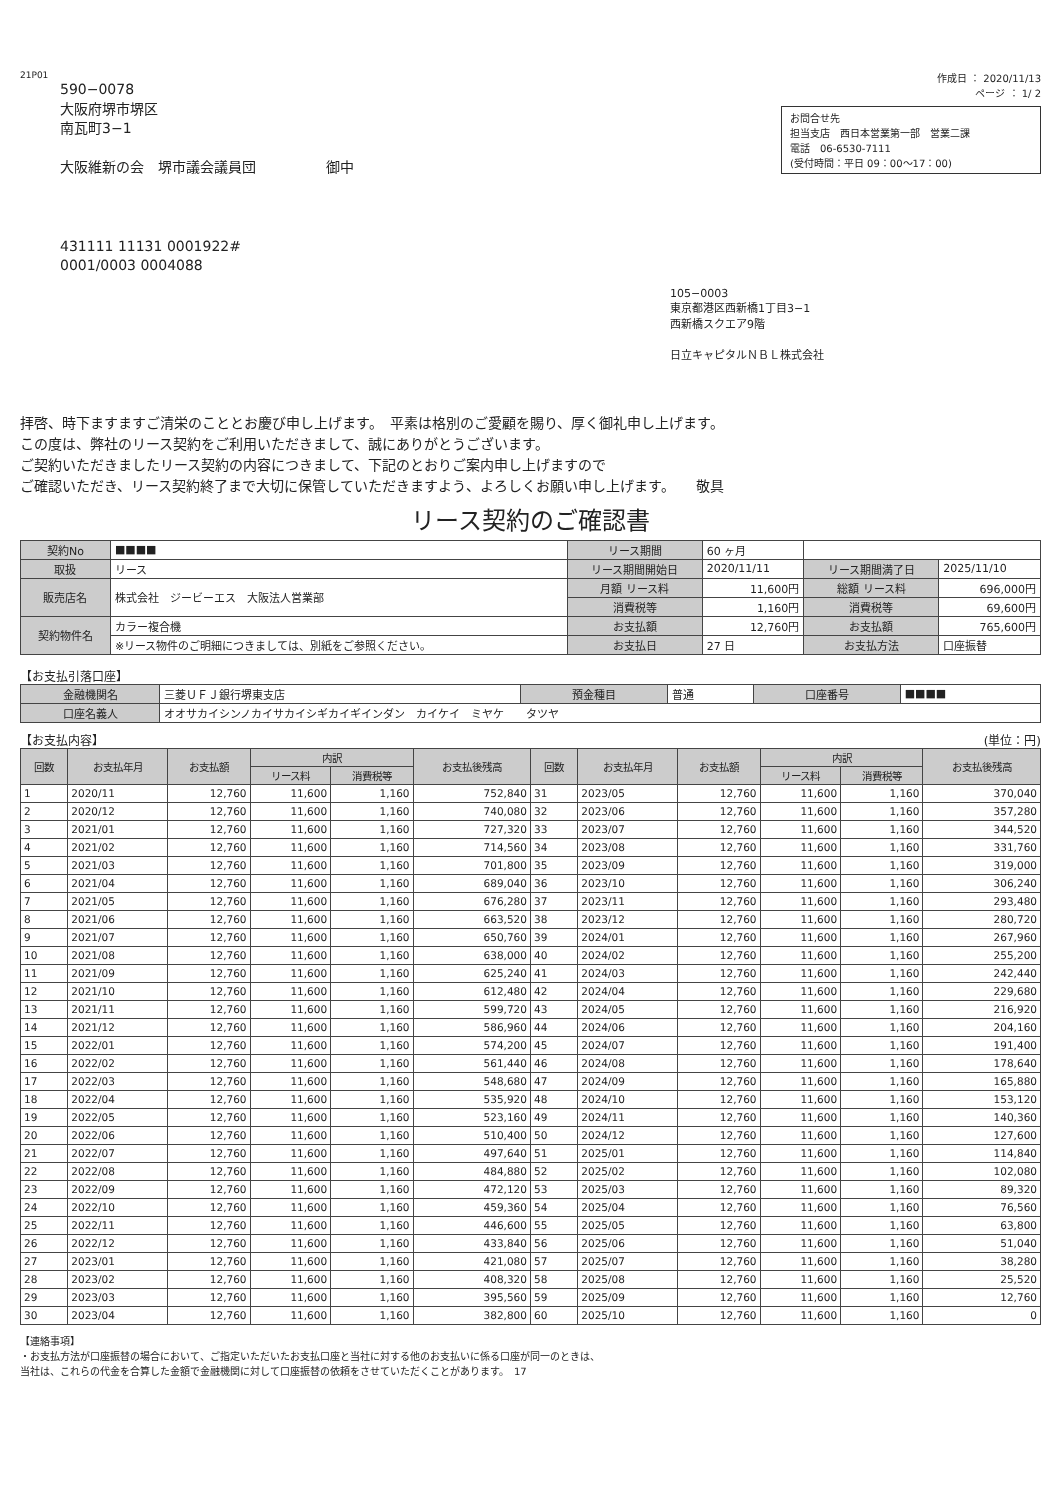21P01
590−0078
大阪府堺市堺区
南瓦町3−1
大阪維新の会　堺市議会議員団　　　　　御中
431111 11131 0001922#
0001/0003 0004088
作成日 ： 2020/11/13
ページ ： 1/ 2
お問合せ先
担当支店　西日本営業第一部　営業二課
電話　06-6530-7111
(受付時間：平日 09：00〜17：00)
105−0003
東京都港区西新橋1丁目3−1
西新橋スクエア9階
日立キャピタルＮＢＬ株式会社
拝啓、時下ますますご清栄のこととお慶び申し上げます。　平素は格別のご愛顧を賜り、厚く御礼申し上げます。
この度は、弊社のリース契約をご利用いただきまして、誠にありがとうございます。
ご契約いただきましたリース契約の内容につきまして、下記のとおりご案内申し上げますので
ご確認いただき、リース契約終了まで大切に保管していただきますよう、よろしくお願い申し上げます。　　敬具
リース契約のご確認書
| 契約No | ■■■■ | リース期間 | 60 ヶ月 | | |
| 取扱 | リース | リース期間開始日 | 2020/11/11 | リース期間満了日 | 2025/11/10 |
| 販売店名 | 株式会社 ジービーエス 大阪法人営業部 | 月額 リース料 | 11,600円 | 総額 リース料 | 696,000円 |
| | | 消費税等 | 1,160円 | 消費税等 | 69,600円 |
| 契約物件名 | カラー複合機 | お支払額 | 12,760円 | お支払額 | 765,600円 |
| | ※リース物件のご明細につきましては、別紙をご参照ください。 | お支払日 | 27 日 | お支払方法 | 口座振替 |
【お支払引落口座】
| 金融機関名 | 三菱ＵＦＪ銀行堺東支店 | 預金種目 | 普通 | 口座番号 | ■■■■ |
| 口座名義人 | オオサカイシンノカイサカイシギカイギインダン カイケイ ミヤケ タツヤ | | | | |
【お支払内容】 (単位：円)
| 回数 | お支払年月 | お支払額 | 内訳 | | お支払後残高 | 回数 | お支払年月 | お支払額 | 内訳 | | お支払後残高 |
| --- | --- | --- | --- | --- | --- | --- | --- | --- | --- | --- | --- |
| | | | リース料 | 消費税等 | | | | | リース料 | 消費税等 | |
| 1 | 2020/11 | 12,760 | 11,600 | 1,160 | 752,840 | 31 | 2023/05 | 12,760 | 11,600 | 1,160 | 370,040 |
| 2 | 2020/12 | 12,760 | 11,600 | 1,160 | 740,080 | 32 | 2023/06 | 12,760 | 11,600 | 1,160 | 357,280 |
| 3 | 2021/01 | 12,760 | 11,600 | 1,160 | 727,320 | 33 | 2023/07 | 12,760 | 11,600 | 1,160 | 344,520 |
| 4 | 2021/02 | 12,760 | 11,600 | 1,160 | 714,560 | 34 | 2023/08 | 12,760 | 11,600 | 1,160 | 331,760 |
| 5 | 2021/03 | 12,760 | 11,600 | 1,160 | 701,800 | 35 | 2023/09 | 12,760 | 11,600 | 1,160 | 319,000 |
| 6 | 2021/04 | 12,760 | 11,600 | 1,160 | 689,040 | 36 | 2023/10 | 12,760 | 11,600 | 1,160 | 306,240 |
| 7 | 2021/05 | 12,760 | 11,600 | 1,160 | 676,280 | 37 | 2023/11 | 12,760 | 11,600 | 1,160 | 293,480 |
| 8 | 2021/06 | 12,760 | 11,600 | 1,160 | 663,520 | 38 | 2023/12 | 12,760 | 11,600 | 1,160 | 280,720 |
| 9 | 2021/07 | 12,760 | 11,600 | 1,160 | 650,760 | 39 | 2024/01 | 12,760 | 11,600 | 1,160 | 267,960 |
| 10 | 2021/08 | 12,760 | 11,600 | 1,160 | 638,000 | 40 | 2024/02 | 12,760 | 11,600 | 1,160 | 255,200 |
| 11 | 2021/09 | 12,760 | 11,600 | 1,160 | 625,240 | 41 | 2024/03 | 12,760 | 11,600 | 1,160 | 242,440 |
| 12 | 2021/10 | 12,760 | 11,600 | 1,160 | 612,480 | 42 | 2024/04 | 12,760 | 11,600 | 1,160 | 229,680 |
| 13 | 2021/11 | 12,760 | 11,600 | 1,160 | 599,720 | 43 | 2024/05 | 12,760 | 11,600 | 1,160 | 216,920 |
| 14 | 2021/12 | 12,760 | 11,600 | 1,160 | 586,960 | 44 | 2024/06 | 12,760 | 11,600 | 1,160 | 204,160 |
| 15 | 2022/01 | 12,760 | 11,600 | 1,160 | 574,200 | 45 | 2024/07 | 12,760 | 11,600 | 1,160 | 191,400 |
| 16 | 2022/02 | 12,760 | 11,600 | 1,160 | 561,440 | 46 | 2024/08 | 12,760 | 11,600 | 1,160 | 178,640 |
| 17 | 2022/03 | 12,760 | 11,600 | 1,160 | 548,680 | 47 | 2024/09 | 12,760 | 11,600 | 1,160 | 165,880 |
| 18 | 2022/04 | 12,760 | 11,600 | 1,160 | 535,920 | 48 | 2024/10 | 12,760 | 11,600 | 1,160 | 153,120 |
| 19 | 2022/05 | 12,760 | 11,600 | 1,160 | 523,160 | 49 | 2024/11 | 12,760 | 11,600 | 1,160 | 140,360 |
| 20 | 2022/06 | 12,760 | 11,600 | 1,160 | 510,400 | 50 | 2024/12 | 12,760 | 11,600 | 1,160 | 127,600 |
| 21 | 2022/07 | 12,760 | 11,600 | 1,160 | 497,640 | 51 | 2025/01 | 12,760 | 11,600 | 1,160 | 114,840 |
| 22 | 2022/08 | 12,760 | 11,600 | 1,160 | 484,880 | 52 | 2025/02 | 12,760 | 11,600 | 1,160 | 102,080 |
| 23 | 2022/09 | 12,760 | 11,600 | 1,160 | 472,120 | 53 | 2025/03 | 12,760 | 11,600 | 1,160 | 89,320 |
| 24 | 2022/10 | 12,760 | 11,600 | 1,160 | 459,360 | 54 | 2025/04 | 12,760 | 11,600 | 1,160 | 76,560 |
| 25 | 2022/11 | 12,760 | 11,600 | 1,160 | 446,600 | 55 | 2025/05 | 12,760 | 11,600 | 1,160 | 63,800 |
| 26 | 2022/12 | 12,760 | 11,600 | 1,160 | 433,840 | 56 | 2025/06 | 12,760 | 11,600 | 1,160 | 51,040 |
| 27 | 2023/01 | 12,760 | 11,600 | 1,160 | 421,080 | 57 | 2025/07 | 12,760 | 11,600 | 1,160 | 38,280 |
| 28 | 2023/02 | 12,760 | 11,600 | 1,160 | 408,320 | 58 | 2025/08 | 12,760 | 11,600 | 1,160 | 25,520 |
| 29 | 2023/03 | 12,760 | 11,600 | 1,160 | 395,560 | 59 | 2025/09 | 12,760 | 11,600 | 1,160 | 12,760 |
| 30 | 2023/04 | 12,760 | 11,600 | 1,160 | 382,800 | 60 | 2025/10 | 12,760 | 11,600 | 1,160 | 0 |
【連絡事項】
・お支払方法が口座振替の場合において、ご指定いただいたお支払口座と当社に対する他のお支払いに係る口座が同一のときは、
当社は、これらの代金を合算した金額で金融機関に対して口座振替の依頼をさせていただくことがあります。　17